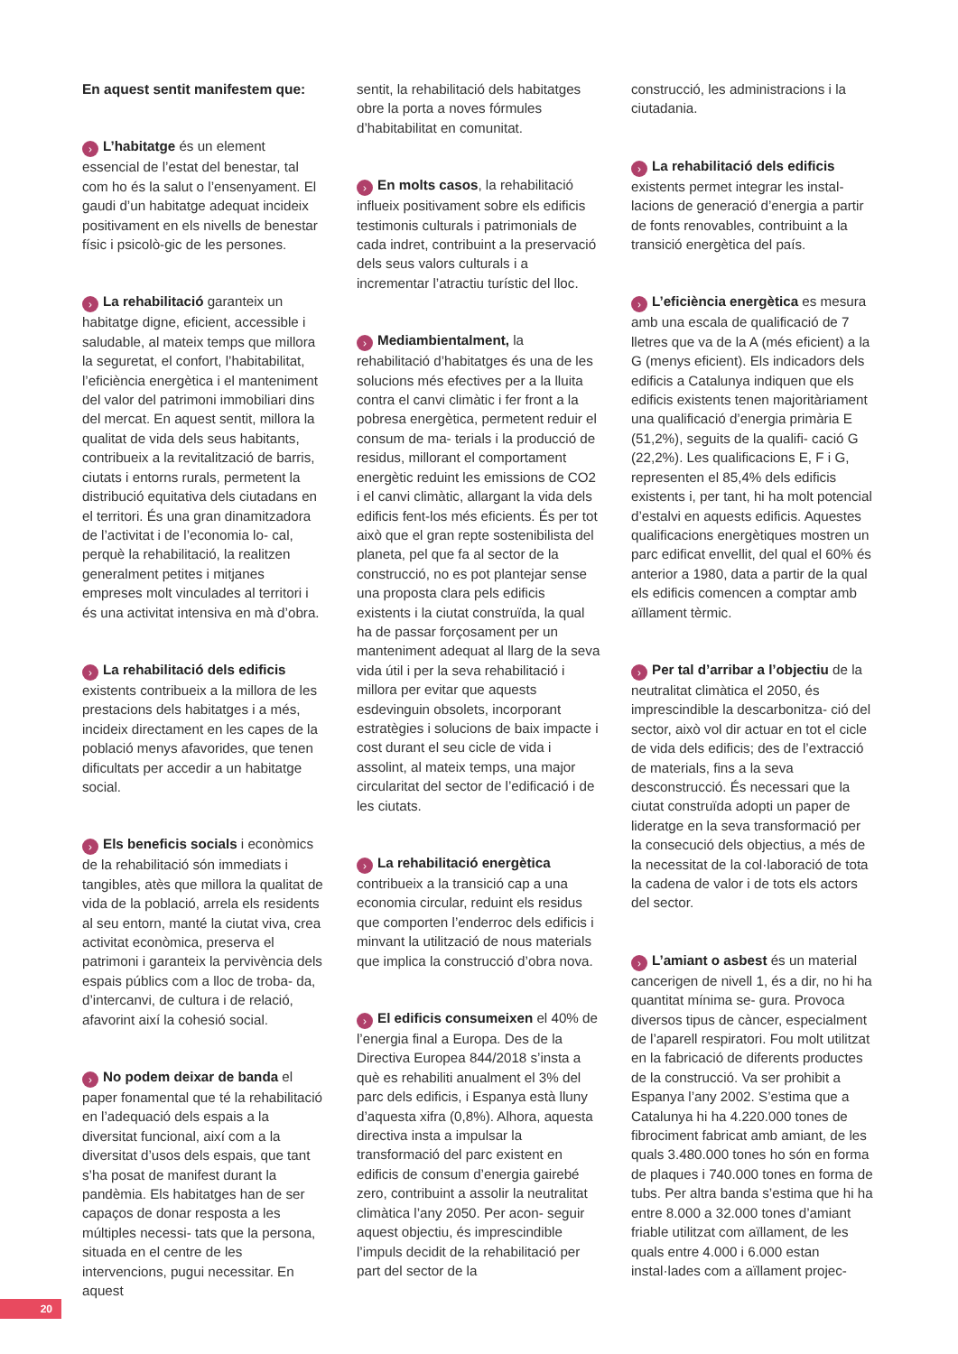En aquest sentit manifestem que:
› L’habitatge és un element essencial de l’estat del benestar, tal com ho és la salut o l’ensenyament. El gaudi d’un habitatge adequat incideix positivament en els nivells de benestar físic i psicolò-gic de les persones.
› La rehabilitació garanteix un habitatge digne, eficient, accessible i saludable, al mateix temps que millora la seguretat, el confort, l’habitabilitat, l’eficiència energètica i el manteniment del valor del patrimoni immobiliari dins del mercat. En aquest sentit, millora la qualitat de vida dels seus habitants, contribueix a la revitalització de barris, ciutats i entorns rurals, permetent la distribució equitativa dels ciutadans en el territori. És una gran dinamitzadora de l’activitat i de l’economia lo- cal, perquè la rehabilitació, la realitzen generalment petites i mitjanes empreses molt vinculades al territori i és una activitat intensiva en mà d’obra.
› La rehabilitació dels edificis existents contribueix a la millora de les prestacions dels habitatges i a més, incideix directament en les capes de la població menys afavorides, que tenen dificultats per accedir a un habitatge social.
› Els beneficis socials i econòmics de la rehabilitació són immediats i tangibles, atès que millora la qualitat de vida de la població, arrela els residents al seu entorn, manté la ciutat viva, crea activitat econòmica, preserva el patrimoni i garanteix la pervivència dels espais públics com a lloc de troba- da, d’intercanvi, de cultura i de relació, afavorint així la cohesió social.
› No podem deixar de banda el paper fonamental que té la rehabilitació en l’adequació dels espais a la diversitat funcional, així com a la diversitat d’usos dels espais, que tant s’ha posat de manifest durant la pandèmia. Els habitatges han de ser capaços de donar resposta a les múltiples necessi- tats que la persona, situada en el centre de les intervencions, pugui necessitar. En aquest
sentit, la rehabilitació dels habitatges obre la porta a noves fórmules d’habitabilitat en comunitat.
› En molts casos, la rehabilitació influeix positivament sobre els edificis testimonis culturals i patrimonials de cada indret, contribuint a la preservació dels seus valors culturals i a incrementar l’atractiu turístic del lloc.
› Mediambientalment, la rehabilitació d’habitatges és una de les solucions més efectives per a la lluita contra el canvi climàtic i fer front a la pobresa energètica, permetent reduir el consum de ma- terials i la producció de residus, millorant el comportament energètic reduint les emissions de CO2 i el canvi climàtic, allargant la vida dels edificis fent-los més eficients. És per tot això que el gran repte sostenibilista del planeta, pel que fa al sector de la construcció, no es pot plantejar sense una proposta clara pels edificis existents i la ciutat construïda, la qual ha de passar forçosament per un manteniment adequat al llarg de la seva vida útil i per la seva rehabilitació i millora per evitar que aquests esdevinguin obsolets, incorporant estratègies i solucions de baix impacte i cost durant el seu cicle de vida i assolint, al mateix temps, una major circularitat del sector de l’edificació i de les ciutats.
› La rehabilitació energètica contribueix a la transició cap a una economia circular, reduint els residus que comporten l’enderroc dels edificis i minvant la utilització de nous materials que implica la construcció d’obra nova.
› El edificis consumeixen el 40% de l’energia final a Europa. Des de la Directiva Europea 844/2018 s’insta a què es rehabiliti anualment el 3% del parc dels edificis, i Espanya està lluny d’aquesta xifra (0,8%). Alhora, aquesta directiva insta a impulsar la transformació del parc existent en edificis de consum d’energia gairebé zero, contribuint a assolir la neutralitat climàtica l’any 2050. Per acon- seguir aquest objectiu, és imprescindible l’impuls decidit de la rehabilitació per part del sector de la
construcció, les administracions i la ciutadania.
› La rehabilitació dels edificis existents permet integrar les instal-lacions de generació d’energia a partir de fonts renovables, contribuint a la transició energètica del país.
› L’eficiència energètica es mesura amb una escala de qualificació de 7 lletres que va de la A (més eficient) a la G (menys eficient). Els indicadors dels edificis a Catalunya indiquen que els edificis existents tenen majoritàriament una qualificació d’energia primària E (51,2%), seguits de la qualifi- cació G (22,2%). Les qualificacions E, F i G, representen el 85,4% dels edificis existents i, per tant, hi ha molt potencial d’estalvi en aquests edificis. Aquestes qualificacions energètiques mostren un parc edificat envellit, del qual el 60% és anterior a 1980, data a partir de la qual els edificis comencen a comptar amb aïllament tèrmic.
› Per tal d’arribar a l’objectiu de la neutralitat climàtica el 2050, és imprescindible la descarbonitza- ció del sector, això vol dir actuar en tot el cicle de vida dels edificis; des de l’extracció de materials, fins a la seva desconstrucció. És necessari que la ciutat construïda adopti un paper de lideratge en la seva transformació per la consecució dels objectius, a més de la necessitat de la col·laboració de tota la cadena de valor i de tots els actors del sector.
› L’amiant o asbest és un material cancerigen de nivell 1, és a dir, no hi ha quantitat mínima se- gura. Provoca diversos tipus de càncer, especialment de l’aparell respiratori. Fou molt utilitzat en la fabricació de diferents productes de la construcció. Va ser prohibit a Espanya l’any 2002. S’estima que a Catalunya hi ha 4.220.000 tones de fibrociment fabricat amb amiant, de les quals 3.480.000 tones ho són en forma de plaques i 740.000 tones en forma de tubs. Per altra banda s’estima que hi ha entre 8.000 a 32.000 tones d’amiant friable utilitzat com aïllament, de les quals entre 4.000 i 6.000 estan instal·lades com a aïllament projec-
20